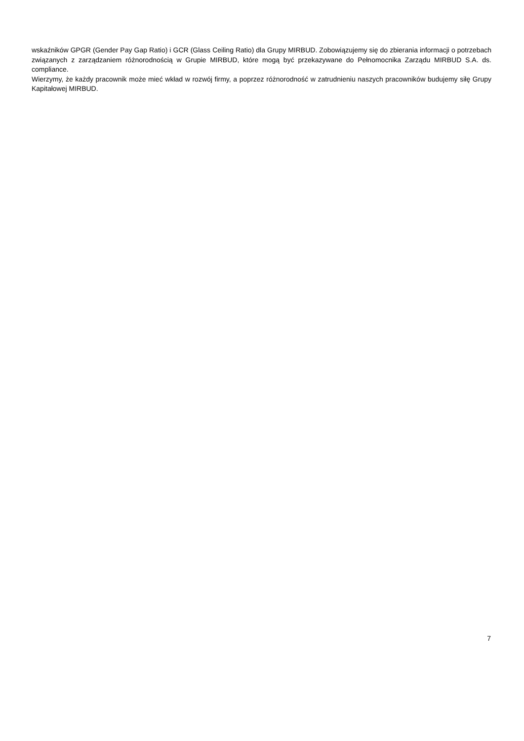wskaźników GPGR (Gender Pay Gap Ratio) i GCR (Glass Ceiling Ratio) dla Grupy MIRBUD. Zobowiązujemy się do zbierania informacji o potrzebach związanych z zarządzaniem różnorodnością w Grupie MIRBUD, które mogą być przekazywane do Pełnomocnika Zarządu MIRBUD S.A. ds. compliance.
Wierzymy, że każdy pracownik może mieć wkład w rozwój firmy, a poprzez różnorodność w zatrudnieniu naszych pracowników budujemy siłę Grupy Kapitałowej MIRBUD.
7